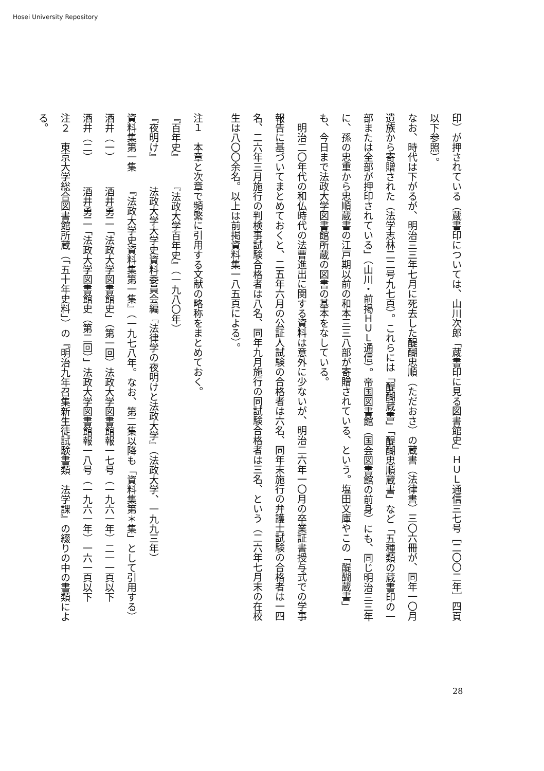Hosei University Repository
印）が押されている（蔵書印については、山川次郎「蔵書印に見る図書館史」ＨＵＬ通信三七号［二〇〇二年］四頁以下参照）。
なお、時代は下がるが、明治三三年七月に死去した醍醐忠順（ただおさ）の蔵書（法律書）三〇六冊が、同年一〇月遺族から寄贈された（法学志林二二号九七頁）。これらには「醍醐蔵書」「醍醐忠順蔵書」など「五種類の蔵書印の一部または全部が押印されている」（山川・前掲ＨＵＬ通信）。帝国図書館（国会図書館の前身）にも、同じ明治三三年に、孫の忠重から忠順蔵書の江戸期以前の和本三三八部が寄贈されている、という。塩田文庫やこの「醍醐蔵書」も、今日まで法政大学図書館所蔵の図書の基本をなしている。
　明治二〇年代の和仏時代の法曹進出に関する資料は意外に少ないが、明治二六年一〇月の卒業証書授与式での学事報告に基づいてまとめておくと、二五年六月の公証人試験の合格者は六名、同年末施行の弁護士試験の合格者は一四名、二六年三月施行の判検事試験合格者は八名、同年九月施行の同試験合格者は三名、という（二六年七月末の在校生は八〇〇余名。以上は前掲資料集一八五頁による）。
注１　本章と次章で頻繁に引用する文献の略称をまとめておく。
『百年史』　　　『法政大学百年史』（一九八〇年）
『夜明け』　　　法政大学大学史資料委員会編『法律学の夜明けと法政大学』（法政大学、一九九三年）
資料集第一集　　『法政大学史資料集第一集』（一九七八年。なお、第二集以降も「資料集第＊集」として引用する）
酒井（一）　　　酒井勇二「法政大学図書館史」（第一回）法政大学図書館報一七号（一九六一年）二一一頁以下
酒井（二）　　　酒井勇二「法政大学図書館史（第二回）」法政大学図書館報一八号（一九六一年）一六一頁以下
注２　東京大学総合図書館所蔵（「五十年史料」）の『明治九年召集新生徒試験書類　法学課』の綴りの中の書類による。
28